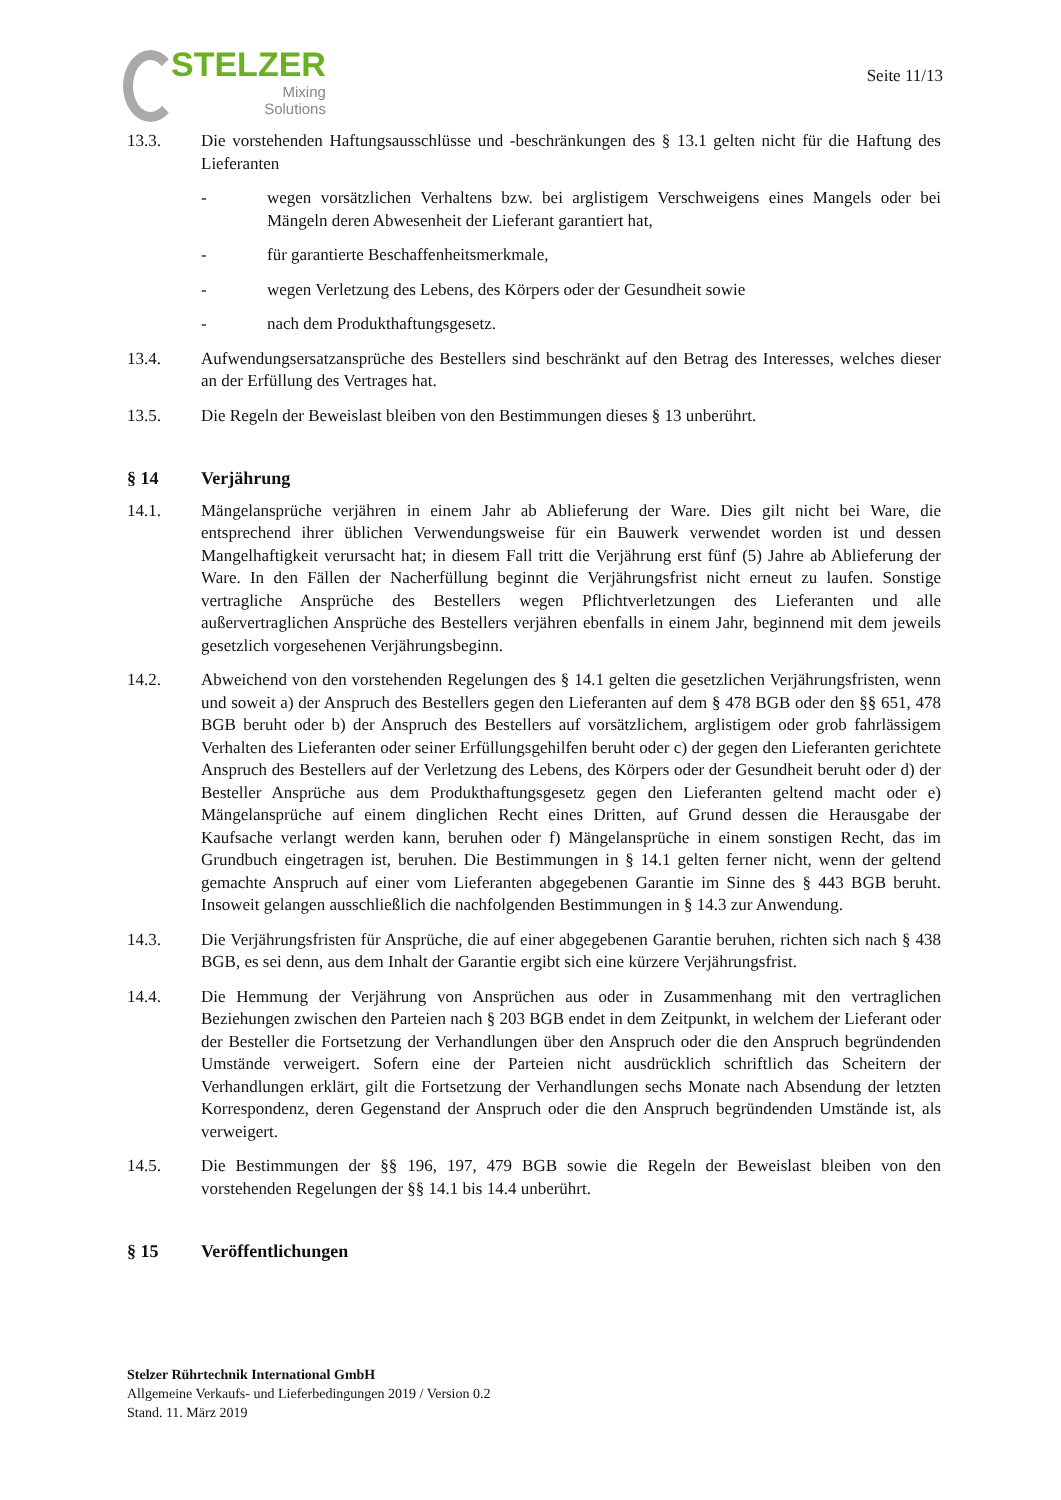STELZER
Mixing
Solutions
Seite 11/13
13.3. Die vorstehenden Haftungsausschlüsse und -beschränkungen des § 13.1 gelten nicht für die Haftung des Lieferanten
- wegen vorsätzlichen Verhaltens bzw. bei arglistigem Verschweigens eines Mangels oder bei Mängeln deren Abwesenheit der Lieferant garantiert hat,
- für garantierte Beschaffenheitsmerkmale,
- wegen Verletzung des Lebens, des Körpers oder der Gesundheit sowie
- nach dem Produkthaftungsgesetz.
13.4. Aufwendungsersatzansprüche des Bestellers sind beschränkt auf den Betrag des Interesses, welches dieser an der Erfüllung des Vertrages hat.
13.5. Die Regeln der Beweislast bleiben von den Bestimmungen dieses § 13 unberührt.
§ 14 Verjährung
14.1. Mängelansprüche verjähren in einem Jahr ab Ablieferung der Ware. Dies gilt nicht bei Ware, die entsprechend ihrer üblichen Verwendungsweise für ein Bauwerk verwendet worden ist und dessen Mangelhaftigkeit verursacht hat; in diesem Fall tritt die Verjährung erst fünf (5) Jahre ab Ablieferung der Ware. In den Fällen der Nacherfüllung beginnt die Verjährungsfrist nicht erneut zu laufen. Sonstige vertragliche Ansprüche des Bestellers wegen Pflichtverletzungen des Lieferanten und alle außervertraglichen Ansprüche des Bestellers verjähren ebenfalls in einem Jahr, beginnend mit dem jeweils gesetzlich vorgesehenen Verjährungsbeginn.
14.2. Abweichend von den vorstehenden Regelungen des § 14.1 gelten die gesetzlichen Verjährungsfristen, wenn und soweit a) der Anspruch des Bestellers gegen den Lieferanten auf dem § 478 BGB oder den §§ 651, 478 BGB beruht oder b) der Anspruch des Bestellers auf vorsätzlichem, arglistigem oder grob fahrlässigem Verhalten des Lieferanten oder seiner Erfüllungsgehilfen beruht oder c) der gegen den Lieferanten gerichtete Anspruch des Bestellers auf der Verletzung des Lebens, des Körpers oder der Gesundheit beruht oder d) der Besteller Ansprüche aus dem Produkthaftungsgesetz gegen den Lieferanten geltend macht oder e) Mängelansprüche auf einem dinglichen Recht eines Dritten, auf Grund dessen die Herausgabe der Kaufsache verlangt werden kann, beruhen oder f) Mängelansprüche in einem sonstigen Recht, das im Grundbuch eingetragen ist, beruhen. Die Bestimmungen in § 14.1 gelten ferner nicht, wenn der geltend gemachte Anspruch auf einer vom Lieferanten abgegebenen Garantie im Sinne des § 443 BGB beruht. Insoweit gelangen ausschließlich die nachfolgenden Bestimmungen in § 14.3 zur Anwendung.
14.3. Die Verjährungsfristen für Ansprüche, die auf einer abgegebenen Garantie beruhen, richten sich nach § 438 BGB, es sei denn, aus dem Inhalt der Garantie ergibt sich eine kürzere Verjährungsfrist.
14.4. Die Hemmung der Verjährung von Ansprüchen aus oder in Zusammenhang mit den vertraglichen Beziehungen zwischen den Parteien nach § 203 BGB endet in dem Zeitpunkt, in welchem der Lieferant oder der Besteller die Fortsetzung der Verhandlungen über den Anspruch oder die den Anspruch begründenden Umstände verweigert. Sofern eine der Parteien nicht ausdrücklich schriftlich das Scheitern der Verhandlungen erklärt, gilt die Fortsetzung der Verhandlungen sechs Monate nach Absendung der letzten Korrespondenz, deren Gegenstand der Anspruch oder die den Anspruch begründenden Umstände ist, als verweigert.
14.5. Die Bestimmungen der §§ 196, 197, 479 BGB sowie die Regeln der Beweislast bleiben von den vorstehenden Regelungen der §§ 14.1 bis 14.4 unberührt.
§ 15 Veröffentlichungen
Stelzer Rührtechnik International GmbH
Allgemeine Verkaufs- und Lieferbedingungen 2019 / Version 0.2
Stand. 11. März 2019